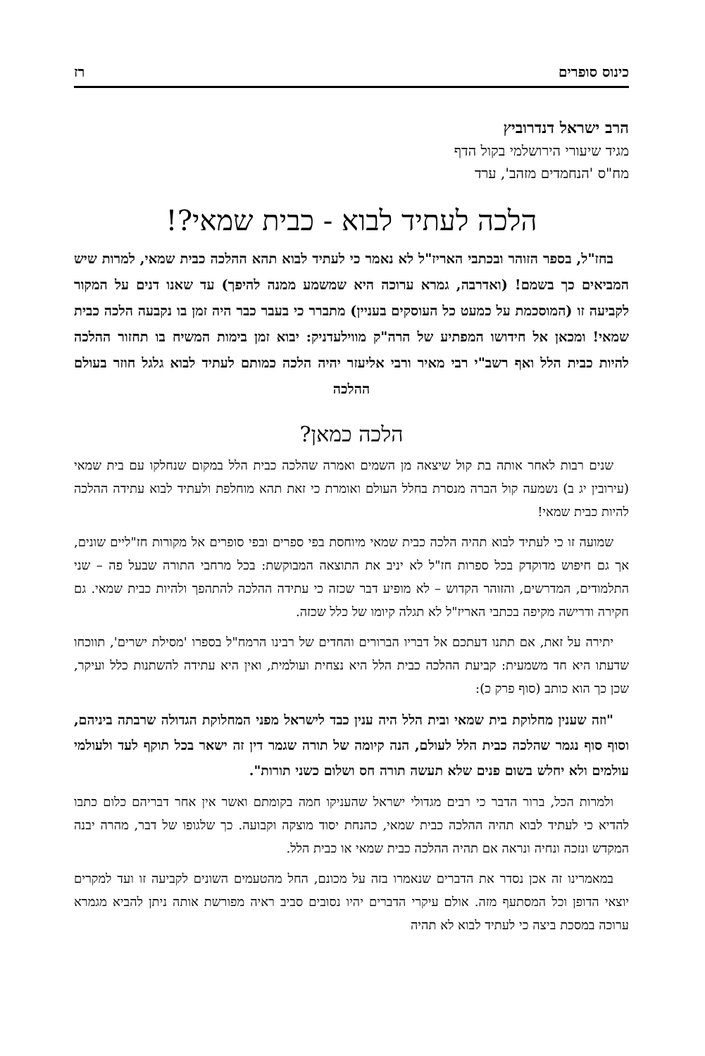כינוס סופרים רז
הרב ישראל דנדרוביץ
מגיד שיעורי הירושלמי בקול הדף
מח"ס 'הנחמדים מזהב', ערד
הלכה לעתיד לבוא - כבית שמאי?!
בחז"ל, בספר הזוהר ובכתבי האריז"ל לא נאמר כי לעתיד לבוא תהא ההלכה כבית שמאי, למרות שיש המביאים כך בשמם! (ואדרבה, גמרא ערוכה היא שמשמע ממנה להיפך) עד שאנו דנים על המקור לקביעה זו (המוסכמת על כמעט כל העוסקים בעניין) מתברר כי בעבר כבר היה זמן בו נקבעה הלכה כבית שמאי! ומכאן אל חידושו המפתיע של הרה"ק מווילעדניק: יבוא זמן בימות המשיח בו תחזור ההלכה להיות כבית הלל ואף רשב"י רבי מאיר ורבי אליעזר יהיה הלכה כמותם לעתיד לבוא גלגל חוזר בעולם ההלכה
הלכה כמאן?
שנים רבות לאחר אותה בת קול שיצאה מן השמים ואמרה שהלכה כבית הלל במקום שנחלקו עם בית שמאי (עירובין יג ב) נשמעה קול הברה מנסרת בחלל העולם ואומרת כי זאת תהא מוחלפת ולעתיד לבוא עתידה ההלכה להיות כבית שמאי!
שמועה זו כי לעתיד לבוא תהיה הלכה כבית שמאי מיוחסת בפי ספרים ובפי סופרים אל מקורות חז"ליים שונים, אך גם חיפוש מדוקדק בכל ספרות חז"ל לא יניב את התוצאה המבוקשת: בכל מרחבי התורה שבעל פה – שני התלמודים, המדרשים, והזוהר הקדוש – לא מופיע דבר שכזה כי עתידה ההלכה להתהפך ולהיות כבית שמאי. גם חקירה ודרישה מקיפה בכתבי האריז"ל לא תגלה קיומו של כלל שכזה.
יתירה על זאת, אם תתנו דעתכם אל דבריו הברורים והחדים של רבינו הרמח"ל בספרו 'מסילת ישרים', תווכחו שדעתו היא חד משמעית: קביעת ההלכה כבית הלל היא נצחית ועולמית, ואין היא עתידה להשתנות כלל ועיקר, שכן כך הוא כותב (סוף פרק כ):
"וזה שענין מחלוקת בית שמאי ובית הלל היה ענין כבד לישראל מפני המחלוקת הגדולה שרבתה ביניהם, וסוף סוף נגמר שהלכה כבית הלל לעולם, הנה קיומה של תורה שגמר דין זה ישאר בכל תוקף לעד ולעולמי עולמים ולא יחלש בשום פנים שלא תעשה תורה חס ושלום כשני תורות".
ולמרות הכל, ברור הדבר כי רבים מגדולי ישראל שהעניקו חמה בקומתם ואשר אין אחר דבריהם כלום כתבו להדיא כי לעתיד לבוא תהיה ההלכה כבית שמאי, כהנחת יסוד מוצקה וקבועה. כך שלגופו של דבר, מהרה יבנה המקדש ונזכה ונחיה ונראה אם תהיה ההלכה כבית שמאי או כבית הלל.
במאמרינו זה אכן נסדר את הדברים שנאמרו בזה על מכונם, החל מהטעמים השונים לקביעה זו ועד למקרים יוצאי הדופן וכל המסתעף מזה. אולם עיקרי הדברים יהיו נסובים סביב ראיה מפורשת אותה ניתן להביא מגמרא ערוכה במסכת ביצה כי לעתיד לבוא לא תהיה